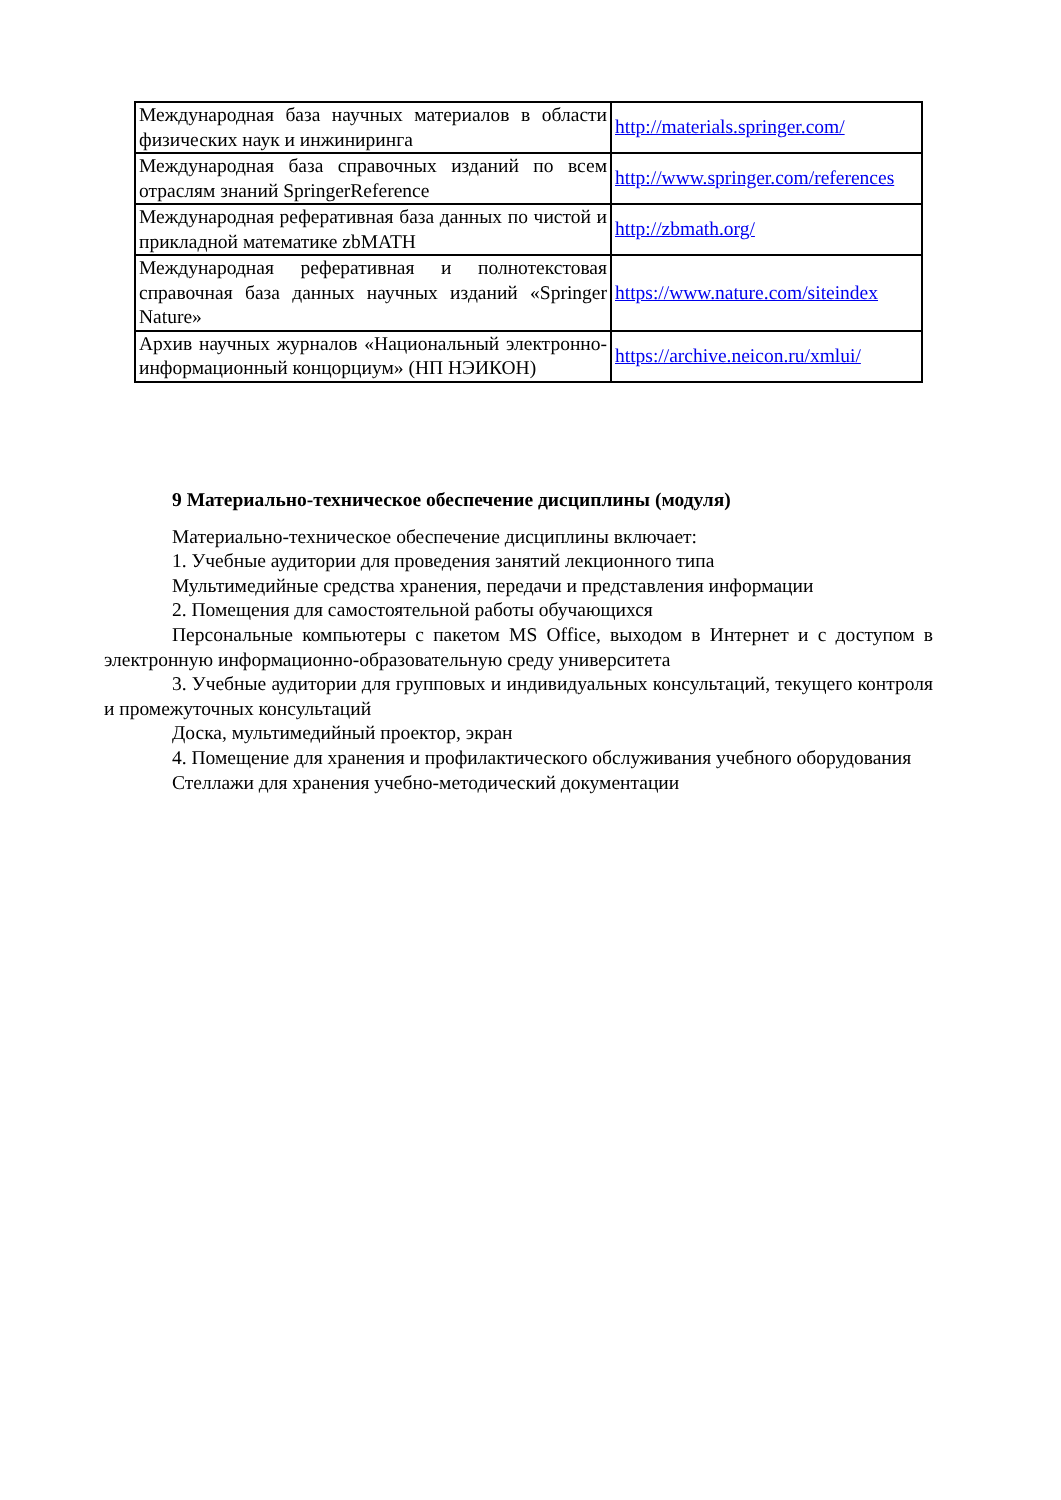| Международная база научных материалов в области физических наук и инжиниринга | http://materials.springer.com/ |
| Международная база справочных изданий по всем отраслям знаний SpringerReference | http://www.springer.com/references |
| Международная реферативная база данных по чистой и прикладной математике zbMATH | http://zbmath.org/ |
| Международная реферативная и полнотекстовая справочная база данных научных изданий «Springer Nature» | https://www.nature.com/siteindex |
| Архив научных журналов «Национальный электронно-информационный концорциум» (НП НЭИКОН) | https://archive.neicon.ru/xmlui/ |
9 Материально-техническое обеспечение дисциплины (модуля)
Материально-техническое обеспечение дисциплины включает:
1. Учебные аудитории для проведения занятий лекционного типа
Мультимедийные средства хранения, передачи и представления информации
2. Помещения для самостоятельной работы обучающихся
Персональные компьютеры с пакетом MS Office, выходом в Интернет и с доступом в электронную информационно-образовательную среду университета
3. Учебные аудитории для групповых и индивидуальных консультаций, текущего контроля и промежуточных консультаций
Доска, мультимедийный проектор, экран
4. Помещение для хранения и профилактического обслуживания учебного оборудования
Стеллажи для хранения учебно-методический документации